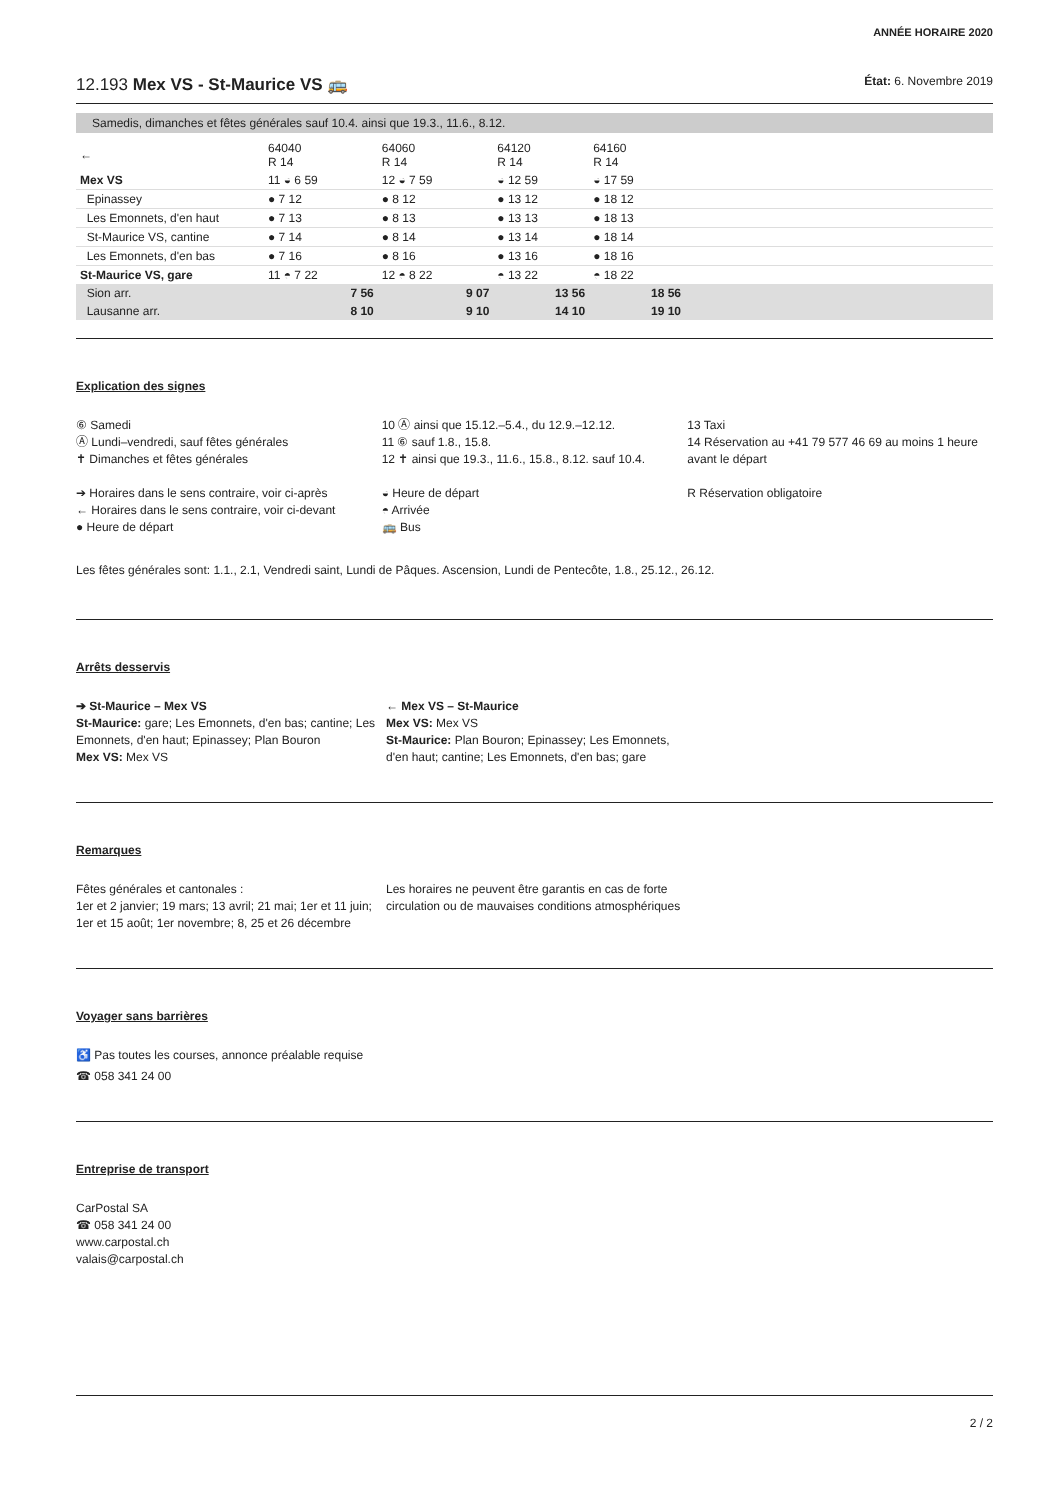ANNÉE HORAIRE 2020
12.193 Mex VS - St-Maurice VS 🚌 État: 6. Novembre 2019
Samedis, dimanches et fêtes générales sauf 10.4. ainsi que 19.3., 11.6., 8.12.
| ← | 64040 R 14 | 64060 R 14 | 64120 R 14 | 64160 R 14 | |
| Mex VS | 11 ◒ 6 59 | 12 ◒ 7 59 | ◒ 12 59 | ◒ 17 59 | |
| Epinassey | ● 7 12 | ● 8 12 | ● 13 12 | ● 18 12 | |
| Les Emonnets, d'en haut | ● 7 13 | ● 8 13 | ● 13 13 | ● 18 13 | |
| St-Maurice VS, cantine | ● 7 14 | ● 8 14 | ● 13 14 | ● 18 14 | |
| Les Emonnets, d'en bas | ● 7 16 | ● 8 16 | ● 13 16 | ● 18 16 | |
| St-Maurice VS, gare | 11 ◓ 7 22 | 12 ◓ 8 22 | ◓ 13 22 | ◓ 18 22 | |
| Sion arr. | 7 56 | 9 07 | 13 56 | 18 56 | |
| Lausanne arr. | 8 10 | 9 10 | 14 10 | 19 10 | |
Explication des signes
⑥ Samedi
Ⓐ Lundi–vendredi, sauf fêtes générales
✝ Dimanches et fêtes générales
➔ Horaires dans le sens contraire, voir ci-après
← Horaires dans le sens contraire, voir ci-devant
● Heure de départ
10 Ⓐ ainsi que 15.12.–5.4., du 12.9.–12.12.
11 ⑥ sauf 1.8., 15.8.
12 ✝ ainsi que 19.3., 11.6., 15.8., 8.12. sauf 10.4.
◒ Heure de départ
◓ Arrivée
🚌 Bus
13 Taxi
14 Réservation au +41 79 577 46 69 au moins 1 heure avant le départ
R Réservation obligatoire
Les fêtes générales sont: 1.1., 2.1, Vendredi saint, Lundi de Pâques. Ascension, Lundi de Pentecôte, 1.8., 25.12., 26.12.
Arrêts desservis
➔ St-Maurice – Mex VS
St-Maurice: gare; Les Emonnets, d'en bas; cantine; Les Emonnets, d'en haut; Epinassey; Plan Bouron
Mex VS: Mex VS
← Mex VS – St-Maurice
Mex VS: Mex VS
St-Maurice: Plan Bouron; Epinassey; Les Emonnets, d'en haut; cantine; Les Emonnets, d'en bas; gare
Remarques
Fêtes générales et cantonales :
1er et 2 janvier; 19 mars; 13 avril; 21 mai; 1er et 11 juin; 1er et 15 août; 1er novembre; 8, 25 et 26 décembre
Les horaires ne peuvent être garantis en cas de forte circulation ou de mauvaises conditions atmosphériques
Voyager sans barrières
♿ Pas toutes les courses, annonce préalable requise
☎ 058 341 24 00
Entreprise de transport
CarPostal SA
☎ 058 341 24 00
www.carpostal.ch
valais@carpostal.ch
2 / 2